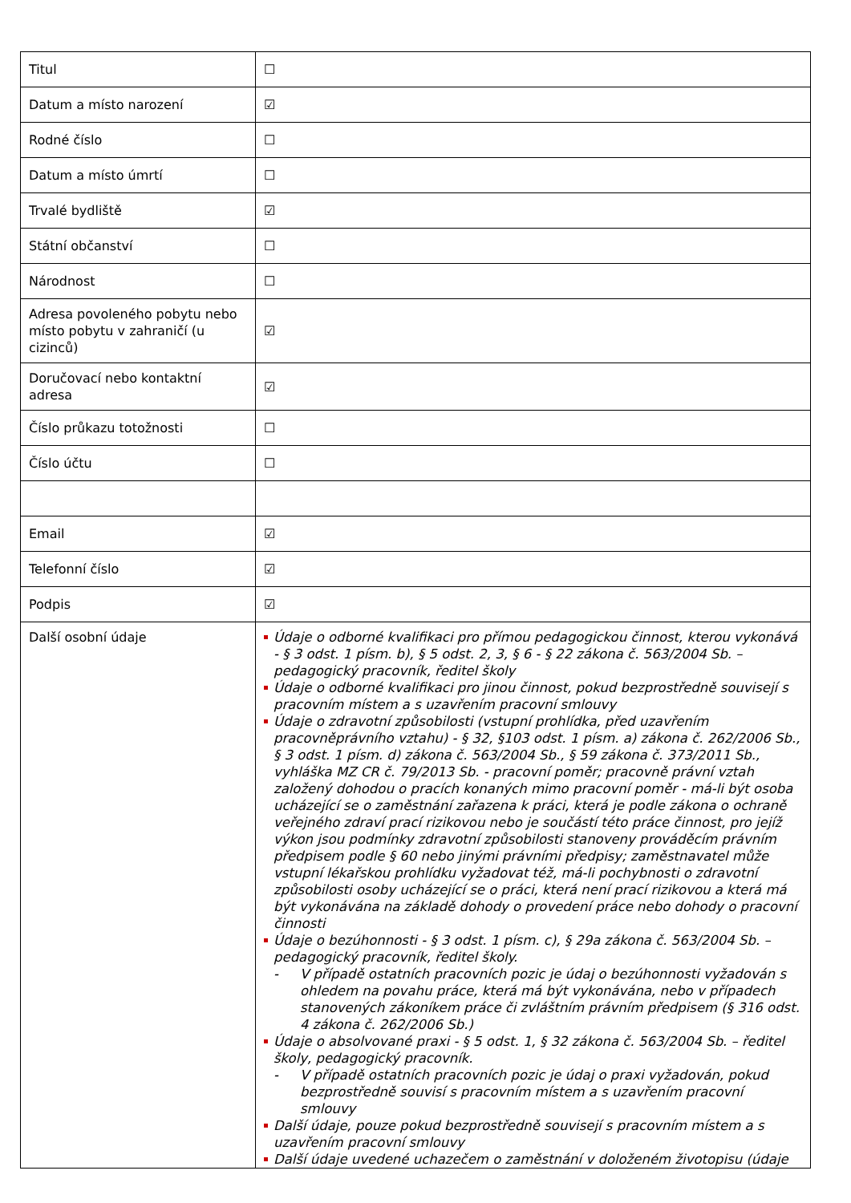| Titul | ☐ |
| Datum a místo narození | ☑ |
| Rodné číslo | ☐ |
| Datum a místo úmrtí | ☐ |
| Trvalé bydliště | ☑ |
| Státní občanství | ☐ |
| Národnost | ☐ |
| Adresa povoleného pobytu nebo místo pobytu v zahraničí (u cizinců) | ☑ |
| Doručovací nebo kontaktní adresa | ☑ |
| Číslo průkazu totožnosti | ☐ |
| Číslo účtu | ☐ |
| Email | ☑ |
| Telefonní číslo | ☑ |
| Podpis | ☑ |
| Další osobní údaje | Údaje o odborné kvalifikaci pro přímou pedagogickou činnost, kterou vykonává - § 3 odst. 1 písm. b), § 5 odst. 2, 3, § 6 - § 22 zákona č. 563/2004 Sb. – pedagogický pracovník, ředitel školy Údaje o odborné kvalifikaci pro jinou činnost, pokud bezprostředně souvisejí s pracovním místem a s uzavřením pracovní smlouvy Údaje o zdravotní způsobilosti (vstupní prohlídka, před uzavřením pracovněprávního vztahu) - § 32, §103 odst. 1 písm. a) zákona č. 262/2006 Sb., § 3 odst. 1 písm. d) zákona č. 563/2004 Sb., § 59 zákona č. 373/2011 Sb., vyhláška MZ CR č. 79/2013 Sb. - pracovní poměr; pracovně právní vztah založený dohodou o pracích konaných mimo pracovní poměr - má-li být osoba ucházející se o zaměstnání zařazena k práci, která je podle zákona o ochraně veřejného zdraví prací rizikovou nebo je součástí této práce činnost, pro jejíž výkon jsou podmínky zdravotní způsobilosti stanoveny prováděcím právním předpisem podle § 60 nebo jinými právními předpisy; zaměstnavatel může vstupní lékařskou prohlídku vyžadovat též, má-li pochybnosti o zdravotní způsobilosti osoby ucházející se o práci, která není prací rizikovou a která má být vykonávána na základě dohody o provedení práce nebo dohody o pracovní činnosti Údaje o bezúhonnosti - § 3 odst. 1 písm. c), § 29a zákona č. 563/2004 Sb. – pedagogický pracovník, ředitel školy. - V případě ostatních pracovních pozic je údaj o bezúhonnosti vyžadován s ohledem na povahu práce, která má být vykonávána, nebo v případech stanovených zákoníkem práce či zvláštním právním předpisem (§ 316 odst. 4 zákona č. 262/2006 Sb.) Údaje o absolvované praxi - § 5 odst. 1, § 32 zákona č. 563/2004 Sb. – ředitel školy, pedagogický pracovník. - V případě ostatních pracovních pozic je údaj o praxi vyžadován, pokud bezprostředně souvisí s pracovním místem a s uzavřením pracovní smlouvy Další údaje, pouze pokud bezprostředně souvisejí s pracovním místem a s uzavřením pracovní smlouvy Další údaje uvedené uchazečem o zaměstnání v doloženém životopisu (údaje |